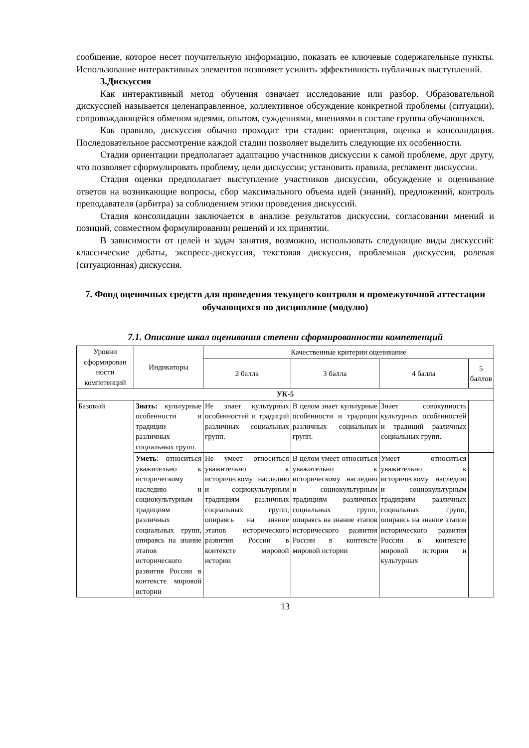сообщение, которое несет поучительную информацию, показать ее ключевые содержательные пункты. Использование интерактивных элементов позволяет усилить эффективность публичных выступлений.
3.Дискуссия
Как интерактивный метод обучения означает исследование или разбор. Образовательной дискуссией называется целенаправленное, коллективное обсуждение конкретной проблемы (ситуации), сопровождающейся обменом идеями, опытом, суждениями, мнениями в составе группы обучающихся.
Как правило, дискуссия обычно проходит три стадии: ориентация, оценка и консолидация. Последовательное рассмотрение каждой стадии позволяет выделить следующие их особенности.
Стадия ориентации предполагает адаптацию участников дискуссии к самой проблеме, друг другу, что позволяет сформулировать проблему, цели дискуссии; установить правила, регламент дискуссии.
Стадия оценки предполагает выступление участников дискуссии, обсуждение и оценивание ответов на возникающие вопросы, сбор максимального объема идей (знаний), предложений, контроль преподавателя (арбитра) за соблюдением этики проведения дискуссий.
Стадия консолидации заключается в анализе результатов дискуссии, согласовании мнений и позиций, совместном формулировании решений и их принятии.
В зависимости от целей и задач занятия, возможно, использовать следующие виды дискуссий: классические дебаты, экспресс-дискуссия, текстовая дискуссия, проблемная дискуссия, ролевая (ситуационная) дискуссия.
7. Фонд оценочных средств для проведения текущего контроля и промежуточной аттестации обучающихся по дисциплине (модулю)
7.1. Описание шкал оценивания степени сформированности компетенций
| Уровни сформирован ности компетенций | Индикаторы | Качественные критерии оценивание | | | |
| --- | --- | --- | --- | --- | --- |
| | | 2 балла | 3 балла | 4 балла | 5 баллов |
| УК-5 | | | | | |
| Базовый | Знать: культурные особенности и традиции различных социальных групп. | Не знает культурных особенностей и традиций различных социальных групп. | В целом знает культурные особенности и традиции различных социальных групп. | Знает совокупность культурных особенностей и традиций различных социальных групп. | |
| | Уметь : относиться уважительно к историческому наследию и социокультурным традициям различных социальных групп, опираясь на знание этапов исторического развития России в контексте мировой истории | Не умеет относиться уважительно к историческому наследию и социокультурным традициям различных социальных групп, опираясь на знание этапов исторического развития России в контексте мировой истории | В целом умеет относиться уважительно к историческому наследию и социокультурным традициям различных социальных групп, опираясь на знание этапов исторического развития России в контексте мировой истории | Умеет относиться уважительно к историческому наследию и социокультурным традициям различных социальных групп, опираясь на знание этапов исторического развития России в контексте мировой истории и культурных | |
13